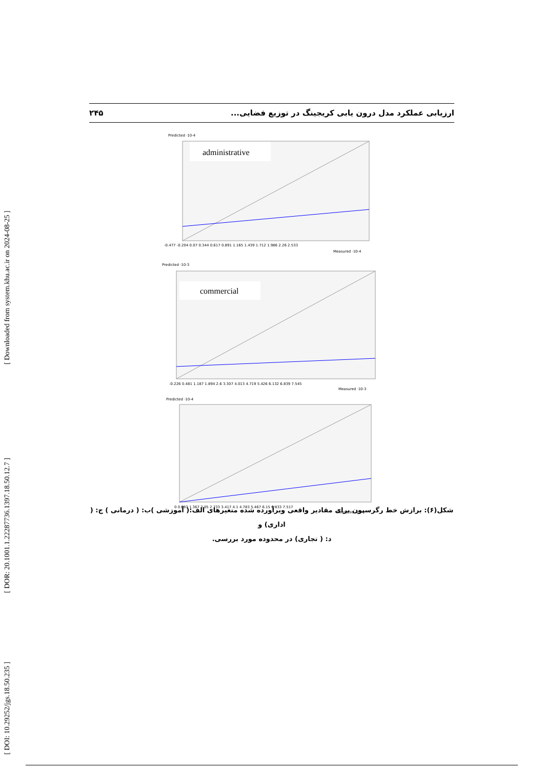[ Downloaded from system.khu.ac.ir on 2024-08-25 ]
[ DOR: 20.1001.1.22287736.1397.18.50.12.7 ]
[ DOI: 10.29252/jgs.18.50.235 ]
ارزیابی عملکرد مدل درون یابی کریجینگ در توزیع فضایی... ۲۴۵
Predicted ·10-4
administrative
-0.477 -0.204 0.07 0.344 0.617 0.891 1.165 1.439 1.712 1.986 2.26 2.533
Measured ·10-4
Predicted ·10-3
commercial
-0.226 0.481 1.187 1.894 2.6 3.307 4.013 4.719 5.426 6.132 6.839 7.545
Measured ·10-3
Predicted ·10-4
0 0.683 1.367 2.05 2.733 3.417 4.1 4.783 5.467 6.15 6.833 7.517
Measured ·10-4
شکل(۶): برازش خط رگرسیون برای مقادیر واقعی وبرآورده شده متغیرهای الف:( آموزشی )ب: ( درمانی ) ج: ( اداری) و
د: ( تجاری) در محدوده مورد بررسی.